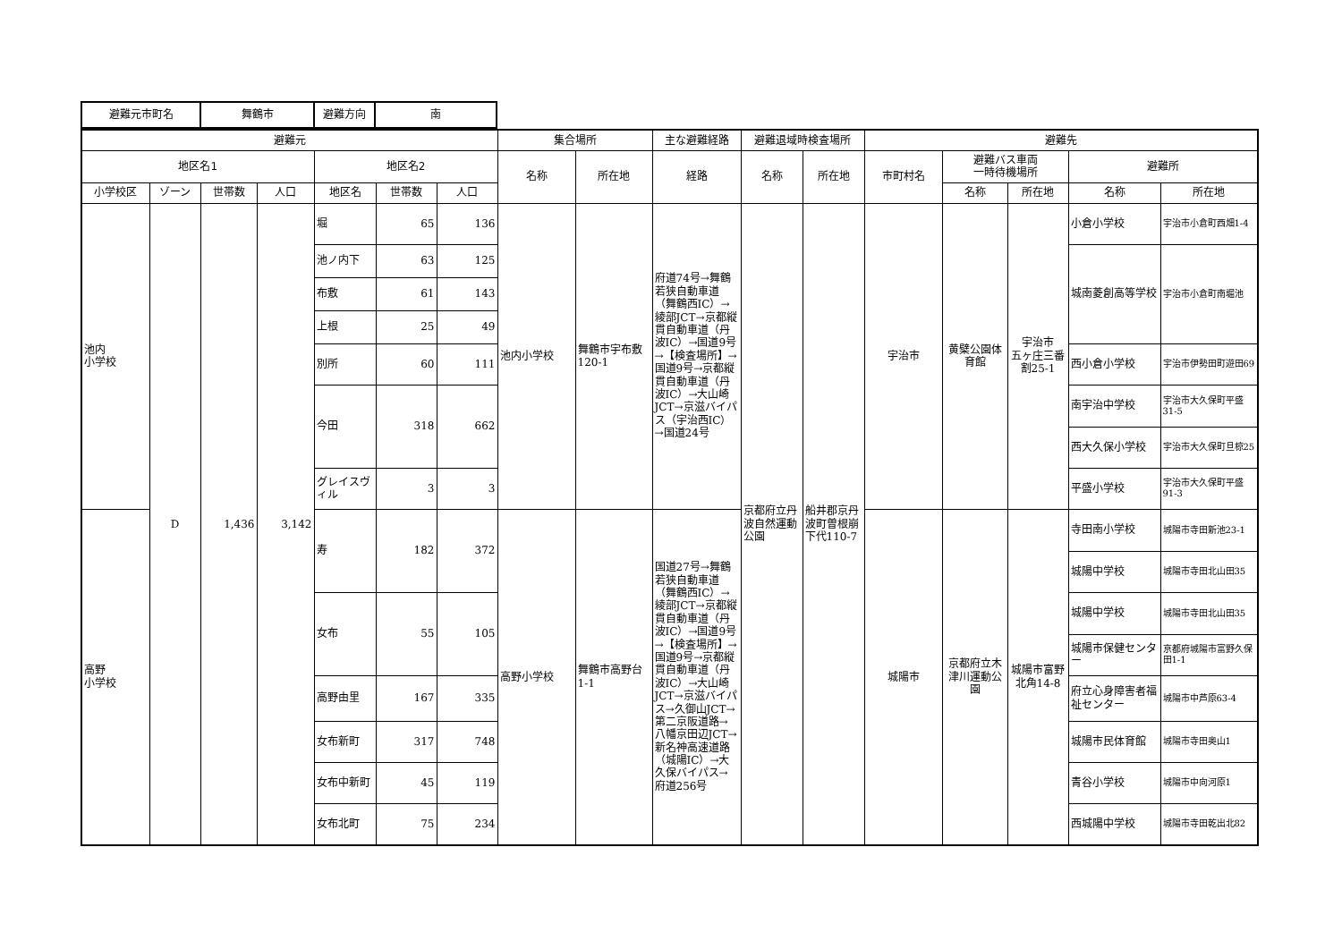| 避難元市町名 | 舞鶴市 | 避難方向 | 南 |
| 避難元 | | | | | | | 集合場所 | | 主な避難経路 | 避難退域時検査場所 | | 避難先 | | | | |
| --- | --- | --- | --- | --- | --- | --- | --- | --- | --- | --- | --- | --- | --- | --- | --- | --- |
| 地区名1 | | | | 地区名2 | | | 名称 | 所在地 | 経路 | 名称 | 所在地 | 市町村名 | 避難バス車両 一時待機場所 | | 避難所 | |
| 小学校区 | ゾーン | 世帯数 | 人口 | 地区名 | 世帯数 | 人口 | | | | | | | 名称 | 所在地 | 名称 | 所在地 |
| 池内 小学校 | D | 1,436 | 3,142 | 堀 | 65 | 136 | 池内小学校 | 舞鶴市宇布敷120-1 | 府道74号→舞鶴若狭自動車道（舞鶴西IC）→綾部JCT→京都縦貫自動車道（丹波IC）→国道9号→【検査場所】→国道9号→京都縦貫自動車道（丹波IC）→大山崎JCT→京滋バイパス（宇治西IC）→国道24号 | 京都府立丹波自然運動公園 | 船井郡京丹波町曽根崩下代110-7 | 宇治市 | 黄檗公園体育館 | 宇治市 五ヶ庄三番割25-1 | 小倉小学校 | 宇治市小倉町西畑1-4 |
| | | | | 池ノ内下 | 63 | 125 | | | | | | | | | 城南菱創高等学校 | 宇治市小倉町南堀池 |
| | | | | 布敷 | 61 | 143 | | | | | | | | | | |
| | | | | 上根 | 25 | 49 | | | | | | | | | | |
| | | | | 別所 | 60 | 111 | | | | | | | | | 西小倉小学校 | 宇治市伊勢田町遊田69 |
| | | | | 今田 | 318 | 662 | | | | | | | | | 南宇治中学校 | 宇治市大久保町平盛31-5 |
| | | | | | | | | | | | | | | | 西大久保小学校 | 宇治市大久保町旦椋25 |
| | | | | グレイスヴィル | 3 | 3 | | | | | | | | | 平盛小学校 | 宇治市大久保町平盛91-3 |
| 高野 小学校 | | | | 寿 | 182 | 372 | 高野小学校 | 舞鶴市高野台1-1 | 国道27号→舞鶴若狭自動車道（舞鶴西IC）→綾部JCT→京都縦貫自動車道（丹波IC）→国道9号→【検査場所】→国道9号→京都縦貫自動車道（丹波IC）→大山崎JCT→京滋バイパス→久御山JCT→第二京阪道路→八幡京田辺JCT→新名神高速道路（城陽IC）→大久保バイパス→府道256号 | | | 城陽市 | 京都府立木津川運動公園 | 城陽市富野北角14-8 | 寺田南小学校 | 城陽市寺田新池23-1 |
| | | | | | | | | | | | | | | | 城陽中学校 | 城陽市寺田北山田35 |
| | | | | 女布 | 55 | 105 | | | | | | | | | 城陽中学校 | 城陽市寺田北山田35 |
| | | | | | | | | | | | | | | | 城陽市保健センター | 京都府城陽市富野久保田1-1 |
| | | | | 高野由里 | 167 | 335 | | | | | | | | | 府立心身障害者福祉センター | 城陽市中芦原63-4 |
| | | | | 女布新町 | 317 | 748 | | | | | | | | | 城陽市民体育館 | 城陽市寺田奥山1 |
| | | | | 女布中新町 | 45 | 119 | | | | | | | | | 青谷小学校 | 城陽市中向河原1 |
| | | | | 女布北町 | 75 | 234 | | | | | | | | | 西城陽中学校 | 城陽市寺田乾出北82 |